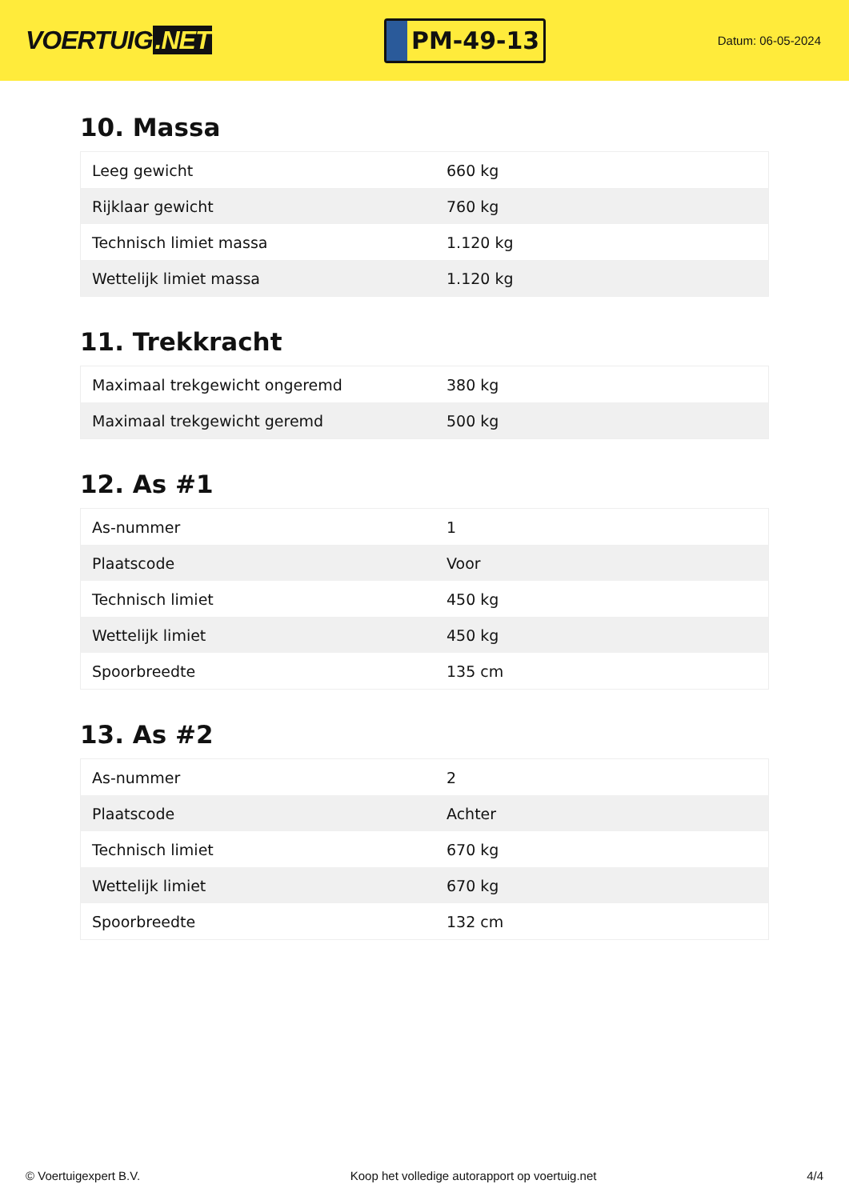VOERTUIG.NET
PM-49-13
Datum: 06-05-2024
10. Massa
| Leeg gewicht | 660 kg |
| Rijklaar gewicht | 760 kg |
| Technisch limiet massa | 1.120 kg |
| Wettelijk limiet massa | 1.120 kg |
11. Trekkracht
| Maximaal trekgewicht ongeremd | 380 kg |
| Maximaal trekgewicht geremd | 500 kg |
12. As #1
| As-nummer | 1 |
| Plaatscode | Voor |
| Technisch limiet | 450 kg |
| Wettelijk limiet | 450 kg |
| Spoorbreedte | 135 cm |
13. As #2
| As-nummer | 2 |
| Plaatscode | Achter |
| Technisch limiet | 670 kg |
| Wettelijk limiet | 670 kg |
| Spoorbreedte | 132 cm |
© Voertuigexpert B.V. Koop het volledige autorapport op voertuig.net 4/4